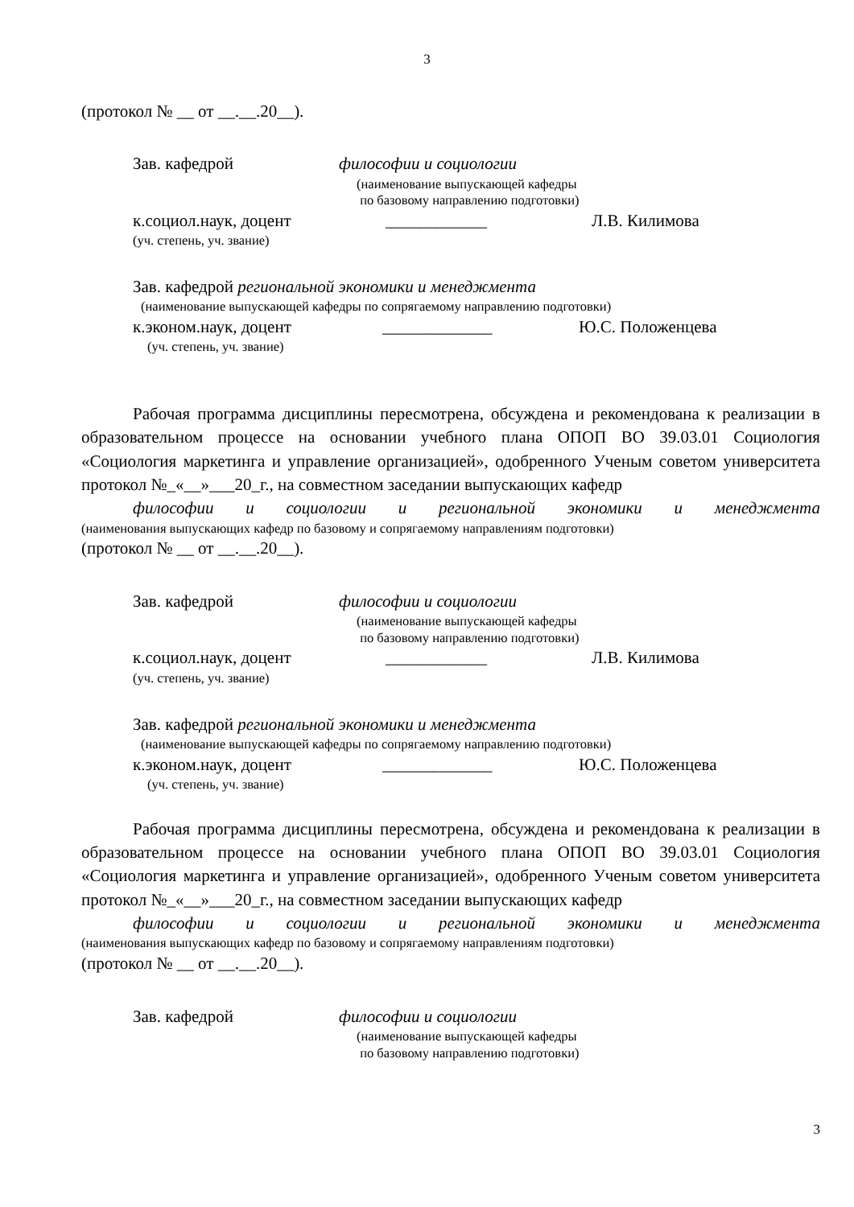3
(протокол № __ от __.__.20__).
Зав. кафедрой философии и социологии
(наименование выпускающей кафедры
по базовому направлению подготовки)
к.социол.наук, доцент ____________ Л.В. Килимова
(уч. степень, уч. звание)
Зав. кафедрой региональной экономики и менеджмента
(наименование выпускающей кафедры по сопрягаемому направлению подготовки)
к.эконом.наук, доцент _____________ Ю.С. Положенцева
(уч. степень, уч. звание)
Рабочая программа дисциплины пересмотрена, обсуждена и рекомендована к реализации в образовательном процессе на основании учебного плана ОПОП ВО 39.03.01 Социология «Социология маркетинга и управление организацией», одобренного Ученым советом университета протокол №_«__»___20_г., на совместном заседании выпускающих кафедр
философии и социологии и региональной экономики и менеджмента
(наименования выпускающих кафедр по базовому и сопрягаемому направлениям подготовки)
(протокол № __ от __.__.20__).
Зав. кафедрой философии и социологии
(наименование выпускающей кафедры
по базовому направлению подготовки)
к.социол.наук, доцент ____________ Л.В. Килимова
(уч. степень, уч. звание)
Зав. кафедрой региональной экономики и менеджмента
(наименование выпускающей кафедры по сопрягаемому направлению подготовки)
к.эконом.наук, доцент _____________ Ю.С. Положенцева
(уч. степень, уч. звание)
Рабочая программа дисциплины пересмотрена, обсуждена и рекомендована к реализации в образовательном процессе на основании учебного плана ОПОП ВО 39.03.01 Социология «Социология маркетинга и управление организацией», одобренного Ученым советом университета протокол №_«__»___20_г., на совместном заседании выпускающих кафедр
философии и социологии и региональной экономики и менеджмента
(наименования выпускающих кафедр по базовому и сопрягаемому направлениям подготовки)
(протокол № __ от __.__.20__).
Зав. кафедрой философии и социологии
(наименование выпускающей кафедры
по базовому направлению подготовки)
3